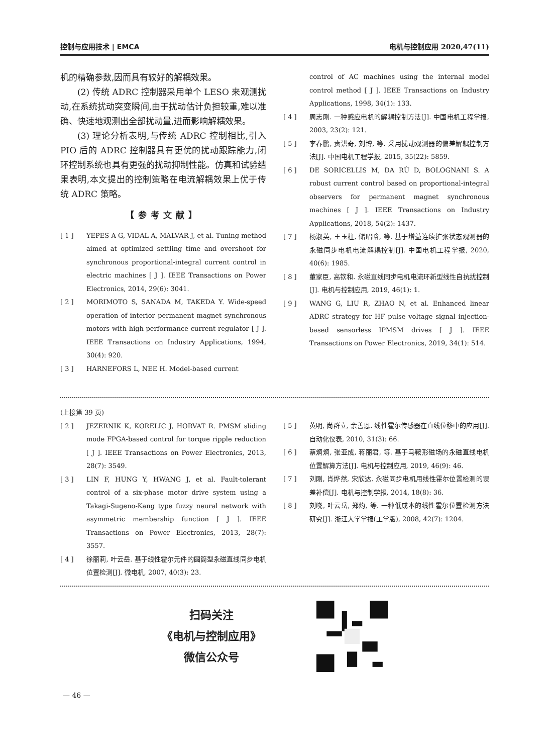控制与应用技术 | EMCA 电机与控制应用 2020,47(11)
机的精确参数,因而具有较好的解耦效果。
(2) 传统 ADRC 控制器采用单个 LESO 来观测扰动,在系统扰动突变瞬间,由于扰动估计负担较重,难以准确、快速地观测出全部扰动量,进而影响解耦效果。
(3) 理论分析表明,与传统 ADRC 控制相比,引入 PIO 后的 ADRC 控制器具有更优的扰动跟踪能力,闭环控制系统也具有更强的扰动抑制性能。仿真和试验结果表明,本文提出的控制策略在电流解耦效果上优于传统 ADRC 策略。
【参考文献】
[ 1 ] YEPES A G, VIDAL A, MALVAR J, et al. Tuning method aimed at optimized settling time and overshoot for synchronous proportional-integral current control in electric machines [ J ]. IEEE Transactions on Power Electronics, 2014, 29(6): 3041.
[ 2 ] MORIMOTO S, SANADA M, TAKEDA Y. Wide-speed operation of interior permanent magnet synchronous motors with high-performance current regulator [ J ]. IEEE Transactions on Industry Applications, 1994, 30(4): 920.
[ 3 ] HARNEFORS L, NEE H. Model-based current
control of AC machines using the internal model control method [ J ]. IEEE Transactions on Industry Applications, 1998, 34(1): 133.
[ 4 ] 周志刚. 一种感应电机的解耦控制方法[J]. 中国电机工程学报, 2003, 23(2): 121.
[ 5 ] 李春鹏, 贲洪奇, 刘博, 等. 采用扰动观测器的偏差解耦控制方法[J]. 中国电机工程学报, 2015, 35(22): 5859.
[ 6 ] DE SORICELLIS M, DA RÙ D, BOLOGNANI S. A robust current control based on proportional-integral observers for permanent magnet synchronous machines [ J ]. IEEE Transactions on Industry Applications, 2018, 54(2): 1437.
[ 7 ] 杨淑英, 王玉柱, 储昭晗, 等. 基于增益连续扩张状态观测器的永磁同步电机电流解耦控制[J]. 中国电机工程学报, 2020, 40(6): 1985.
[ 8 ] 董家臣, 高钦和. 永磁直线同步电机电流环新型线性自抗扰控制[J]. 电机与控制应用, 2019, 46(1): 1.
[ 9 ] WANG G, LIU R, ZHAO N, et al. Enhanced linear ADRC strategy for HF pulse voltage signal injection-based sensorless IPMSM drives [ J ]. IEEE Transactions on Power Electronics, 2019, 34(1): 514.
(上接第 39 页)
[ 2 ] JEZERNIK K, KORELIC J, HORVAT R. PMSM sliding mode FPGA-based control for torque ripple reduction [ J ]. IEEE Transactions on Power Electronics, 2013, 28(7): 3549.
[ 3 ] LIN F, HUNG Y, HWANG J, et al. Fault-tolerant control of a six-phase motor drive system using a Takagi-Sugeno-Kang type fuzzy neural network with asymmetric membership function [ J ]. IEEE Transactions on Power Electronics, 2013, 28(7): 3557.
[ 4 ] 徐丽莉, 叶云岳. 基于线性霍尔元件的圆筒型永磁直线同步电机位置检测[J]. 微电机, 2007, 40(3): 23.
[ 5 ] 黄明, 尚群立, 余善恩. 线性霍尔传感器在直线位移中的应用[J]. 自动化仪表, 2010, 31(3): 66.
[ 6 ] 蔡炯炯, 张亚成, 蒋丽君, 等. 基于马鞍形磁场的永磁直线电机位置解算方法[J]. 电机与控制应用, 2019, 46(9): 46.
[ 7 ] 刘刚, 肖烨然, 宋欣达. 永磁同步电机用线性霍尔位置检测的误差补偿[J]. 电机与控制学报, 2014, 18(8): 36.
[ 8 ] 刘晓, 叶云岳, 郑灼, 等. 一种低成本的线性霍尔位置检测方法研究[J]. 浙江大学学报(工学版), 2008, 42(7): 1204.
扫码关注
《电机与控制应用》
微信公众号
— 46 —